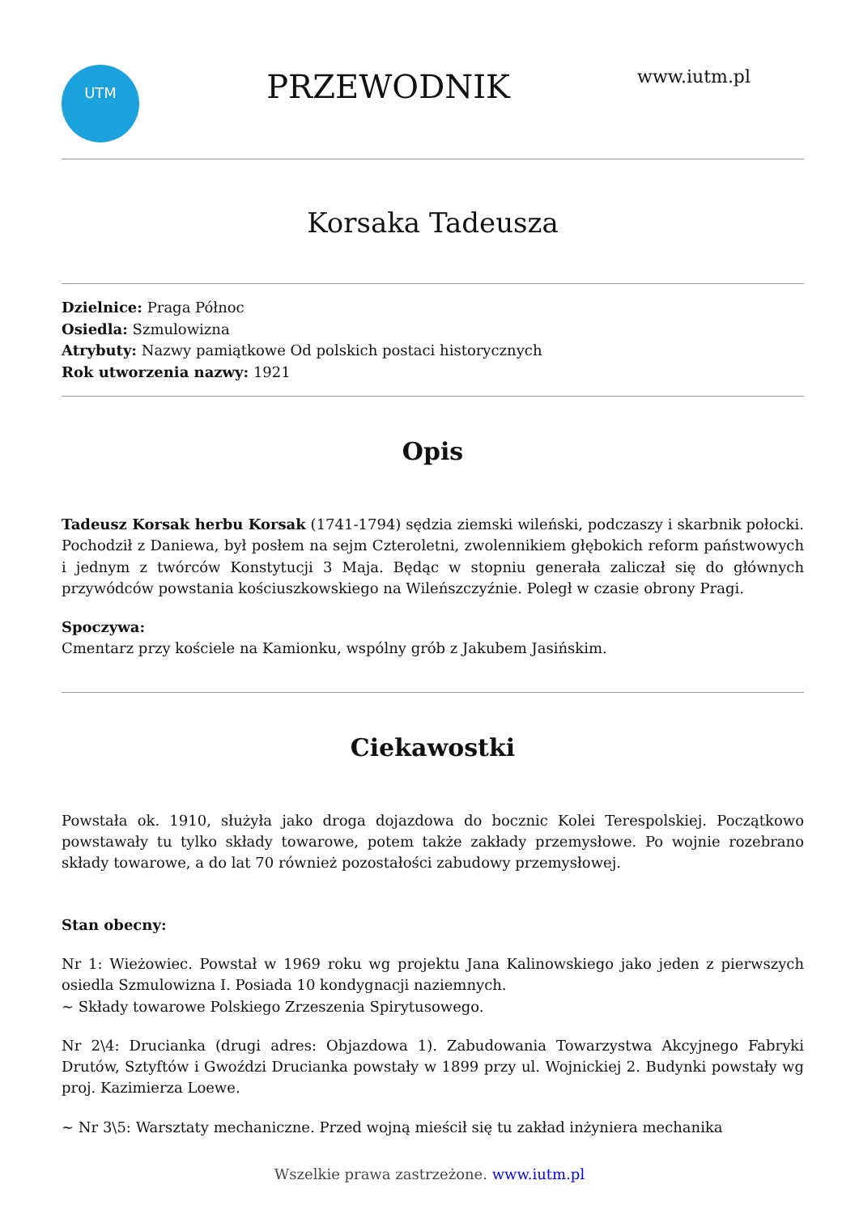UTM
PRZEWODNIK
www.iutm.pl
Korsaka Tadeusza
Dzielnice: Praga Północ
Osiedla: Szmulowizna
Atrybuty: Nazwy pamiątkowe Od polskich postaci historycznych
Rok utworzenia nazwy: 1921
Opis
Tadeusz Korsak herbu Korsak (1741-1794) sędzia ziemski wileński, podczaszy i skarbnik połocki. Pochodził z Daniewa, był posłem na sejm Czteroletni, zwolennikiem głębokich reform państwowych i jednym z twórców Konstytucji 3 Maja. Będąc w stopniu generała zaliczał się do głównych przywódców powstania kościuszkowskiego na Wileńszczyźnie. Poległ w czasie obrony Pragi.
Spoczywa:
Cmentarz przy kościele na Kamionku, wspólny grób z Jakubem Jasińskim.
Ciekawostki
Powstała ok. 1910, służyła jako droga dojazdowa do bocznic Kolei Terespolskiej. Początkowo powstawały tu tylko składy towarowe, potem także zakłady przemysłowe. Po wojnie rozebrano składy towarowe, a do lat 70 również pozostałości zabudowy przemysłowej.
Stan obecny:
Nr 1: Wieżowiec. Powstał w 1969 roku wg projektu Jana Kalinowskiego jako jeden z pierwszych osiedla Szmulowizna I. Posiada 10 kondygnacji naziemnych.
~ Składy towarowe Polskiego Zrzeszenia Spirytusowego.
Nr 2\4: Drucianka (drugi adres: Objazdowa 1). Zabudowania Towarzystwa Akcyjnego Fabryki Drutów, Sztyftów i Gwoździ Drucianka powstały w 1899 przy ul. Wojnickiej 2. Budynki powstały wg proj. Kazimierza Loewe.
~ Nr 3\5: Warsztaty mechaniczne. Przed wojną mieścił się tu zakład inżyniera mechanika
Wszelkie prawa zastrzeżone. www.iutm.pl